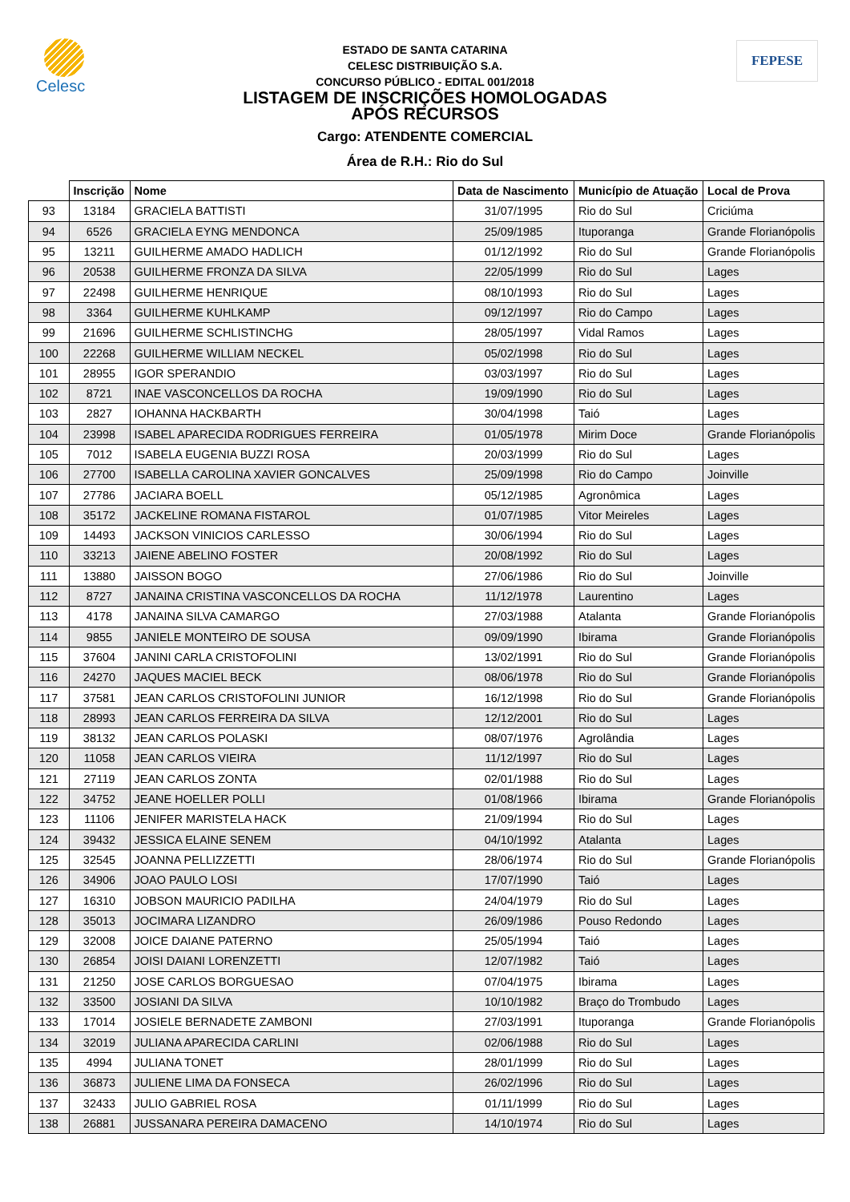Celesc FEPESE
ESTADO DE SANTA CATARINA
CELESC DISTRIBUIÇÃO S.A.
CONCURSO PÚBLICO - EDITAL 001/2018
LISTAGEM DE INSCRIÇÕES HOMOLOGADAS
APÓS RECURSOS
Cargo: ATENDENTE COMERCIAL
Área de R.H.: Rio do Sul
| | Inscrição | Nome | Data de Nascimento | Município de Atuação | Local de Prova |
| --- | --- | --- | --- | --- | --- |
| 93 | 13184 | GRACIELA BATTISTI | 31/07/1995 | Rio do Sul | Criciúma |
| 94 | 6526 | GRACIELA EYNG MENDONCA | 25/09/1985 | Ituporanga | Grande Florianópolis |
| 95 | 13211 | GUILHERME AMADO HADLICH | 01/12/1992 | Rio do Sul | Grande Florianópolis |
| 96 | 20538 | GUILHERME FRONZA DA SILVA | 22/05/1999 | Rio do Sul | Lages |
| 97 | 22498 | GUILHERME HENRIQUE | 08/10/1993 | Rio do Sul | Lages |
| 98 | 3364 | GUILHERME KUHLKAMP | 09/12/1997 | Rio do Campo | Lages |
| 99 | 21696 | GUILHERME SCHLISTINCHG | 28/05/1997 | Vidal Ramos | Lages |
| 100 | 22268 | GUILHERME WILLIAM NECKEL | 05/02/1998 | Rio do Sul | Lages |
| 101 | 28955 | IGOR SPERANDIO | 03/03/1997 | Rio do Sul | Lages |
| 102 | 8721 | INAE VASCONCELLOS DA ROCHA | 19/09/1990 | Rio do Sul | Lages |
| 103 | 2827 | IOHANNA HACKBARTH | 30/04/1998 | Taió | Lages |
| 104 | 23998 | ISABEL APARECIDA RODRIGUES FERREIRA | 01/05/1978 | Mirim Doce | Grande Florianópolis |
| 105 | 7012 | ISABELA EUGENIA BUZZI ROSA | 20/03/1999 | Rio do Sul | Lages |
| 106 | 27700 | ISABELLA CAROLINA XAVIER GONCALVES | 25/09/1998 | Rio do Campo | Joinville |
| 107 | 27786 | JACIARA BOELL | 05/12/1985 | Agronômica | Lages |
| 108 | 35172 | JACKELINE ROMANA FISTAROL | 01/07/1985 | Vitor Meireles | Lages |
| 109 | 14493 | JACKSON VINICIOS CARLESSO | 30/06/1994 | Rio do Sul | Lages |
| 110 | 33213 | JAIENE ABELINO FOSTER | 20/08/1992 | Rio do Sul | Lages |
| 111 | 13880 | JAISSON BOGO | 27/06/1986 | Rio do Sul | Joinville |
| 112 | 8727 | JANAINA CRISTINA VASCONCELLOS DA ROCHA | 11/12/1978 | Laurentino | Lages |
| 113 | 4178 | JANAINA SILVA CAMARGO | 27/03/1988 | Atalanta | Grande Florianópolis |
| 114 | 9855 | JANIELE MONTEIRO DE SOUSA | 09/09/1990 | Ibirama | Grande Florianópolis |
| 115 | 37604 | JANINI CARLA CRISTOFOLINI | 13/02/1991 | Rio do Sul | Grande Florianópolis |
| 116 | 24270 | JAQUES MACIEL BECK | 08/06/1978 | Rio do Sul | Grande Florianópolis |
| 117 | 37581 | JEAN CARLOS CRISTOFOLINI JUNIOR | 16/12/1998 | Rio do Sul | Grande Florianópolis |
| 118 | 28993 | JEAN CARLOS FERREIRA DA SILVA | 12/12/2001 | Rio do Sul | Lages |
| 119 | 38132 | JEAN CARLOS POLASKI | 08/07/1976 | Agrolândia | Lages |
| 120 | 11058 | JEAN CARLOS VIEIRA | 11/12/1997 | Rio do Sul | Lages |
| 121 | 27119 | JEAN CARLOS ZONTA | 02/01/1988 | Rio do Sul | Lages |
| 122 | 34752 | JEANE HOELLER POLLI | 01/08/1966 | Ibirama | Grande Florianópolis |
| 123 | 11106 | JENIFER MARISTELA HACK | 21/09/1994 | Rio do Sul | Lages |
| 124 | 39432 | JESSICA ELAINE SENEM | 04/10/1992 | Atalanta | Lages |
| 125 | 32545 | JOANNA PELLIZZETTI | 28/06/1974 | Rio do Sul | Grande Florianópolis |
| 126 | 34906 | JOAO PAULO LOSI | 17/07/1990 | Taió | Lages |
| 127 | 16310 | JOBSON MAURICIO PADILHA | 24/04/1979 | Rio do Sul | Lages |
| 128 | 35013 | JOCIMARA LIZANDRO | 26/09/1986 | Pouso Redondo | Lages |
| 129 | 32008 | JOICE DAIANE PATERNO | 25/05/1994 | Taió | Lages |
| 130 | 26854 | JOISI DAIANI LORENZETTI | 12/07/1982 | Taió | Lages |
| 131 | 21250 | JOSE CARLOS BORGUESAO | 07/04/1975 | Ibirama | Lages |
| 132 | 33500 | JOSIANI DA SILVA | 10/10/1982 | Braço do Trombudo | Lages |
| 133 | 17014 | JOSIELE BERNADETE ZAMBONI | 27/03/1991 | Ituporanga | Grande Florianópolis |
| 134 | 32019 | JULIANA APARECIDA CARLINI | 02/06/1988 | Rio do Sul | Lages |
| 135 | 4994 | JULIANA TONET | 28/01/1999 | Rio do Sul | Lages |
| 136 | 36873 | JULIENE LIMA DA FONSECA | 26/02/1996 | Rio do Sul | Lages |
| 137 | 32433 | JULIO GABRIEL ROSA | 01/11/1999 | Rio do Sul | Lages |
| 138 | 26881 | JUSSANARA PEREIRA DAMACENO | 14/10/1974 | Rio do Sul | Lages |